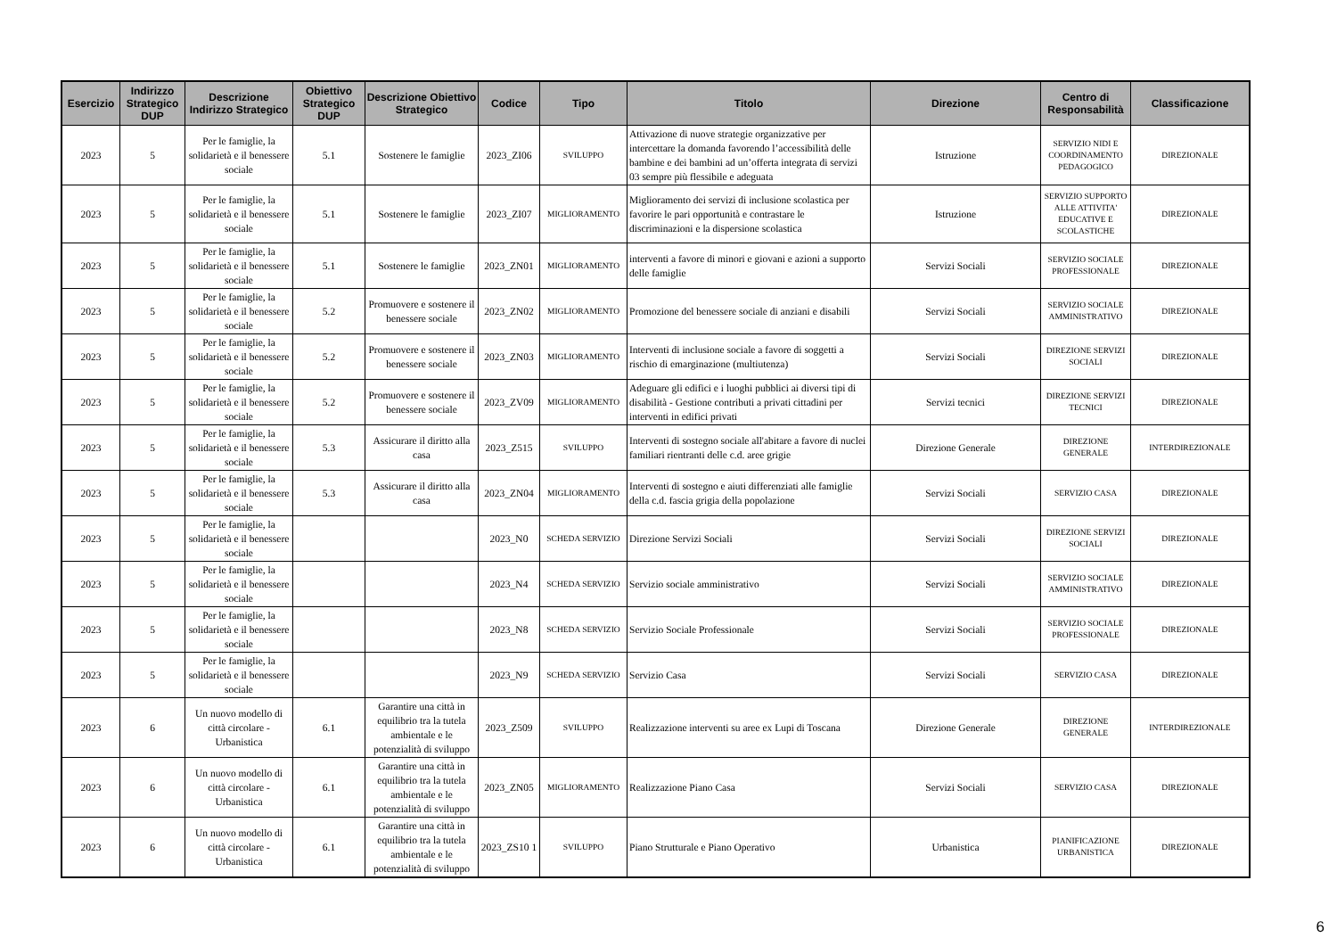| Esercizio | Indirizzo Strategico DUP | Descrizione Indirizzo Strategico | Obiettivo Strategico DUP | Descrizione Obiettivo Strategico | Codice | Tipo | Titolo | Direzione | Centro di Responsabilità | Classificazione |
| --- | --- | --- | --- | --- | --- | --- | --- | --- | --- | --- |
| 2023 | 5 | Per le famiglie, la solidarietà e il benessere sociale | 5.1 | Sostenere le famiglie | 2023_ZI06 | SVILUPPO | Attivazione di nuove strategie organizzative per intercettare la domanda favorendo l’accessibilità delle bambine e dei bambini ad un’offerta integrata di servizi 03 sempre più flessibile e adeguata | Istruzione | SERVIZIO NIDI E COORDINAMENTO PEDAGOGICO | DIREZIONALE |
| 2023 | 5 | Per le famiglie, la solidarietà e il benessere sociale | 5.1 | Sostenere le famiglie | 2023_ZI07 | MIGLIORAMENTO | Miglioramento dei servizi di inclusione scolastica per favorire le pari opportunità e contrastare le discriminazioni e la dispersione scolastica | Istruzione | SERVIZIO SUPPORTO ALLE ATTIVITA' EDUCATIVE E SCOLASTICHE | DIREZIONALE |
| 2023 | 5 | Per le famiglie, la solidarietà e il benessere sociale | 5.1 | Sostenere le famiglie | 2023_ZN01 | MIGLIORAMENTO | interventi a favore di minori e giovani e azioni a supporto delle famiglie | Servizi Sociali | SERVIZIO SOCIALE PROFESSIONALE | DIREZIONALE |
| 2023 | 5 | Per le famiglie, la solidarietà e il benessere sociale | 5.2 | Promuovere e sostenere il benessere sociale | 2023_ZN02 | MIGLIORAMENTO | Promozione del benessere sociale di anziani e disabili | Servizi Sociali | SERVIZIO SOCIALE AMMINISTRATIVO | DIREZIONALE |
| 2023 | 5 | Per le famiglie, la solidarietà e il benessere sociale | 5.2 | Promuovere e sostenere il benessere sociale | 2023_ZN03 | MIGLIORAMENTO | Interventi di inclusione sociale a favore di soggetti a rischio di emarginazione (multiutenza) | Servizi Sociali | DIREZIONE SERVIZI SOCIALI | DIREZIONALE |
| 2023 | 5 | Per le famiglie, la solidarietà e il benessere sociale | 5.2 | Promuovere e sostenere il benessere sociale | 2023_ZV09 | MIGLIORAMENTO | Adeguare gli edifici e i luoghi pubblici ai diversi tipi di disabilità - Gestione contributi a privati cittadini per interventi in edifici privati | Servizi tecnici | DIREZIONE SERVIZI TECNICI | DIREZIONALE |
| 2023 | 5 | Per le famiglie, la solidarietà e il benessere sociale | 5.3 | Assicurare il diritto alla casa | 2023_Z515 | SVILUPPO | Interventi di sostegno sociale all'abitare a favore di nuclei familiari rientranti delle c.d. aree grigie | Direzione Generale | DIREZIONE GENERALE | INTERDIREZIONALE |
| 2023 | 5 | Per le famiglie, la solidarietà e il benessere sociale | 5.3 | Assicurare il diritto alla casa | 2023_ZN04 | MIGLIORAMENTO | Interventi di sostegno e aiuti differenziati alle famiglie della c.d. fascia grigia della popolazione | Servizi Sociali | SERVIZIO CASA | DIREZIONALE |
| 2023 | 5 | Per le famiglie, la solidarietà e il benessere sociale | | | 2023_N0 | SCHEDA SERVIZIO | Direzione Servizi Sociali | Servizi Sociali | DIREZIONE SERVIZI SOCIALI | DIREZIONALE |
| 2023 | 5 | Per le famiglie, la solidarietà e il benessere sociale | | | 2023_N4 | SCHEDA SERVIZIO | Servizio sociale amministrativo | Servizi Sociali | SERVIZIO SOCIALE AMMINISTRATIVO | DIREZIONALE |
| 2023 | 5 | Per le famiglie, la solidarietà e il benessere sociale | | | 2023_N8 | SCHEDA SERVIZIO | Servizio Sociale Professionale | Servizi Sociali | SERVIZIO SOCIALE PROFESSIONALE | DIREZIONALE |
| 2023 | 5 | Per le famiglie, la solidarietà e il benessere sociale | | | 2023_N9 | SCHEDA SERVIZIO | Servizio Casa | Servizi Sociali | SERVIZIO CASA | DIREZIONALE |
| 2023 | 6 | Un nuovo modello di città circolare - Urbanistica | 6.1 | Garantire una città in equilibrio tra la tutela ambientale e le potenzialità di sviluppo | 2023_Z509 | SVILUPPO | Realizzazione interventi su aree ex Lupi di Toscana | Direzione Generale | DIREZIONE GENERALE | INTERDIREZIONALE |
| 2023 | 6 | Un nuovo modello di città circolare - Urbanistica | 6.1 | Garantire una città in equilibrio tra la tutela ambientale e le potenzialità di sviluppo | 2023_ZN05 | MIGLIORAMENTO | Realizzazione Piano Casa | Servizi Sociali | SERVIZIO CASA | DIREZIONALE |
| 2023 | 6 | Un nuovo modello di città circolare - Urbanistica | 6.1 | Garantire una città in equilibrio tra la tutela ambientale e le potenzialità di sviluppo | 2023_ZS10 1 | SVILUPPO | Piano Strutturale e Piano Operativo | Urbanistica | PIANIFICAZIONE URBANISTICA | DIREZIONALE |
6